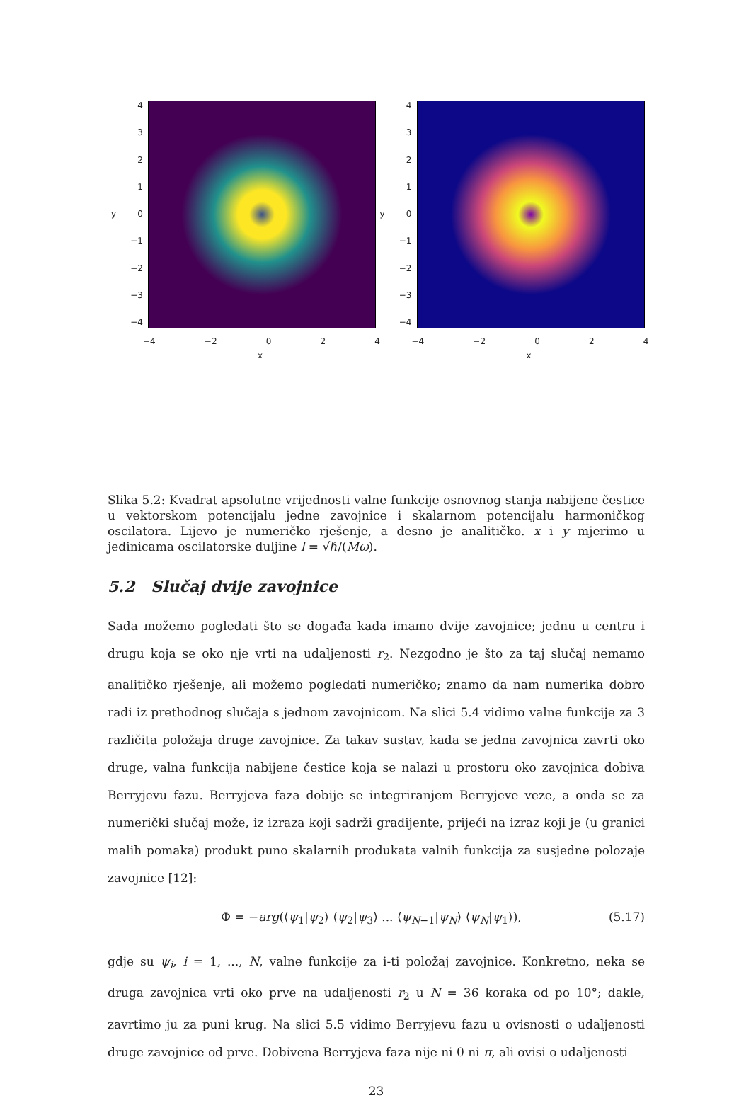y
43210
−1
−2
−3
−4
−4 −2 0 2 4
x
y
43210
−1
−2
−3
−4
−4 −2 0 2 4
x
Slika 5.2: Kvadrat apsolutne vrijednosti valne funkcije osnovnog stanja nabijene čestice u vektorskom potencijalu jedne zavojnice i skalarnom potencijalu harmoničkog oscilatora. Lijevo je numeričko rješenje, a desno je analitičko. x i y mjerimo u jedinicama oscilatorske duljine l = √ℏ/(Mω).
5.2 Slučaj dvije zavojnice
Sada možemo pogledati što se događa kada imamo dvije zavojnice; jednu u centru i drugu koja se oko nje vrti na udaljenosti r<sub>2</sub>. Nezgodno je što za taj slučaj nemamo analitičko rješenje, ali možemo pogledati numeričko; znamo da nam numerika dobro radi iz prethodnog slučaja s jednom zavojnicom. Na slici 5.4 vidimo valne funkcije za 3 različita položaja druge zavojnice. Za takav sustav, kada se jedna zavojnica zavrti oko druge, valna funkcija nabijene čestice koja se nalazi u prostoru oko zavojnica dobiva Berryjevu fazu. Berryjeva faza dobije se integriranjem Berryjeve veze, a onda se za numerički slučaj može, iz izraza koji sadrži gradijente, prijeći na izraz koji je (u granici malih pomaka) produkt puno skalarnih produkata valnih funkcija za susjedne polozaje zavojnice [12]:
Φ = −arg(⟨ψ<sub>1</sub>|ψ<sub>2</sub>⟩ ⟨ψ<sub>2</sub>|ψ<sub>3</sub>⟩ ... ⟨ψ<sub>N−1</sub>|ψ<sub>N</sub>⟩ ⟨ψ<sub>N</sub>|ψ<sub>1</sub>⟩), (5.17)
gdje su ψ<sub>i</sub>, i = 1, ..., N, valne funkcije za i-ti položaj zavojnice. Konkretno, neka se druga zavojnica vrti oko prve na udaljenosti r<sub>2</sub> u N = 36 koraka od po 10°; dakle, zavrtimo ju za puni krug. Na slici 5.5 vidimo Berryjevu fazu u ovisnosti o udaljenosti druge zavojnice od prve. Dobivena Berryjeva faza nije ni 0 ni π, ali ovisi o udaljenosti
23